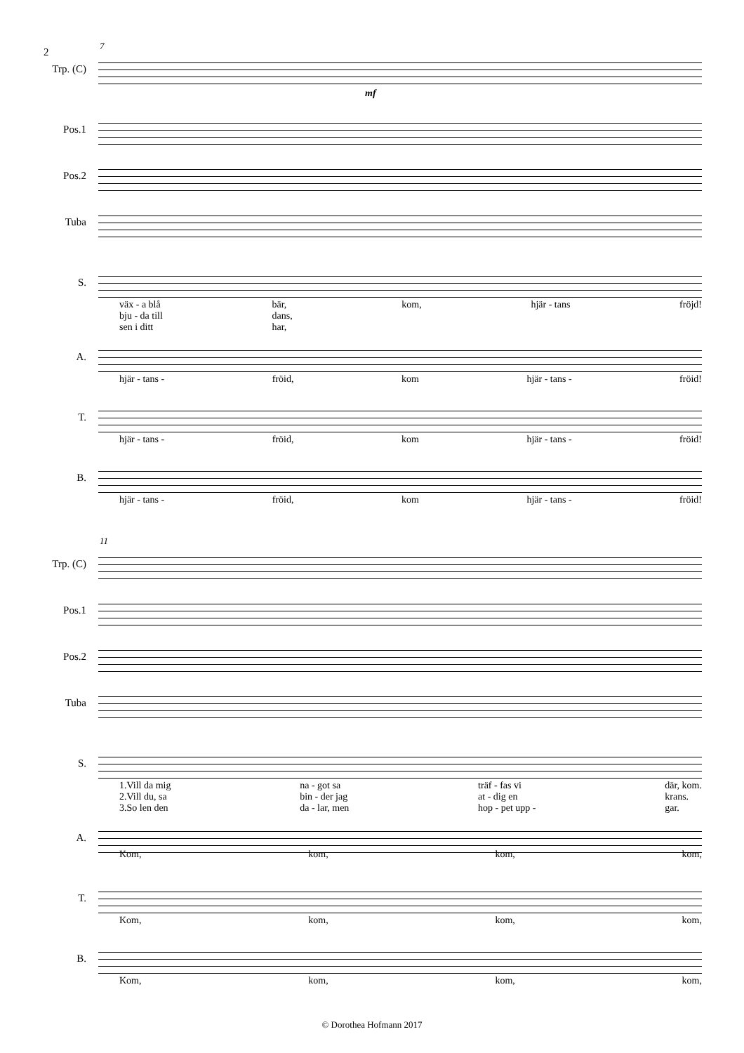2
7
Trp. (C)
mf
Pos.1
Pos.2
Tuba
S.
väx - a blå
bju - da till
sen i ditt bär,
dans,
har, kom, hjär - tans fröjd!
A.
hjär - tans - fröid, kom hjär - tans - fröid!
T.
hjär - tans - fröid, kom hjär - tans - fröid!
B.
hjär - tans - fröid, kom hjär - tans - fröid!
11
Trp. (C)
Pos.1
Pos.2
Tuba
S.
1.Vill da mig
2.Vill du, sa
3.So len den na - got sa
bin - der jag
da - lar, men träf - fas vi
at - dig en
hop - pet upp - där, kom.
krans.
gar.
A.
Kom, kom, kom, kom,
T.
Kom, kom, kom, kom,
B.
Kom, kom, kom, kom,
© Dorothea Hofmann 2017